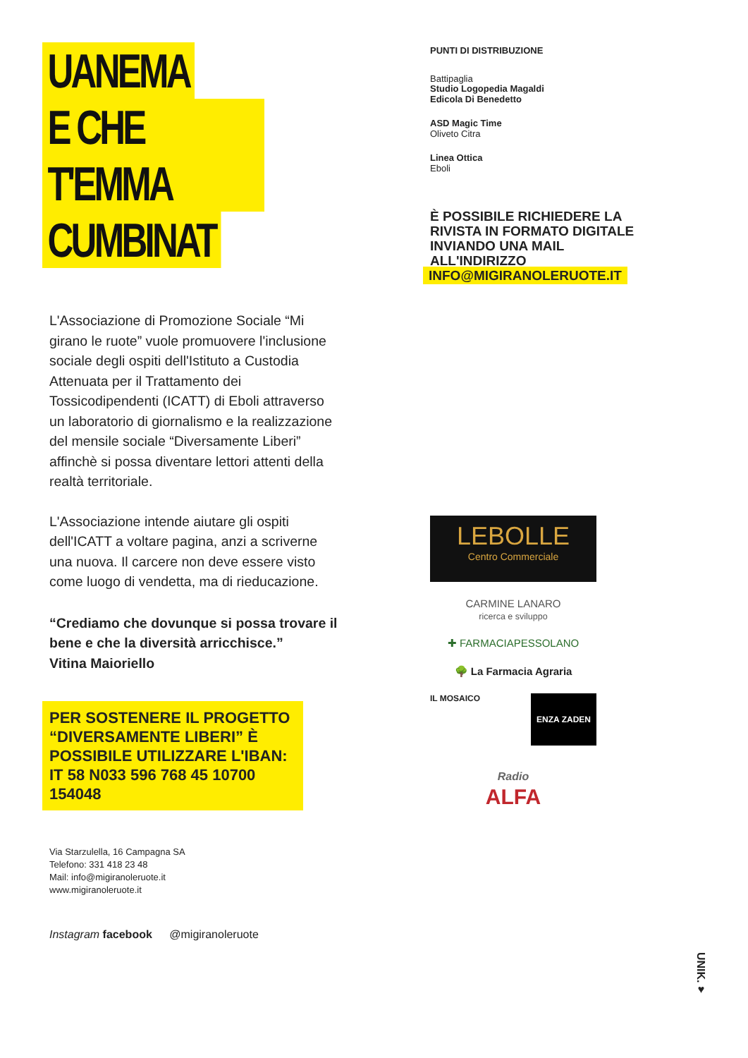UANEMA
E CHE T'EMMA
CUMBINAT
L'Associazione di Promozione Sociale “Mi girano le ruote” vuole promuovere l'inclusione sociale degli ospiti dell'Istituto a Custodia Attenuata per il Trattamento dei Tossicodipendenti (ICATT) di Eboli attraverso un laboratorio di giornalismo e la realizzazione del mensile sociale “Diversamente Liberi” affinchè si possa diventare lettori attenti della realtà territoriale.
L'Associazione intende aiutare gli ospiti dell'ICATT a voltare pagina, anzi a scriverne una nuova. Il carcere non deve essere visto come luogo di vendetta, ma di rieducazione.
“Crediamo che dovunque si possa trovare il bene e che la diversità arricchisce.”
Vitina Maioriello
PER SOSTENERE IL PROGETTO “DIVERSAMENTE LIBERI” È POSSIBILE UTILIZZARE L'IBAN: IT 58 N033 596 768 45 10700 154048
Via Starzulella, 16 Campagna SA
Telefono: 331 418 23 48
Mail: info@migiranoleruote.it
www.migiranoleruote.it
Instagram facebook @migiranoleruote
PUNTI DI DISTRIBUZIONE
Battipaglia
Studio Logopedia Magaldi
Edicola Di Benedetto
ASD Magic Time
Oliveto Citra
Linea Ottica
Eboli
È POSSIBILE RICHIEDERE LA RIVISTA IN FORMATO DIGITALE INVIANDO UNA MAIL ALL'INDIRIZZO
INFO@MIGIRANOLERUOTE.IT
LEBOLLE
Centro Commerciale
CARMINE LANARO
ricerca e sviluppo
✚ FARMACIAPESSOLANO
🌳 La Farmacia Agraria
IL MOSAICO ENZA ZADEN
Radio
ALFA
UNIK.♥